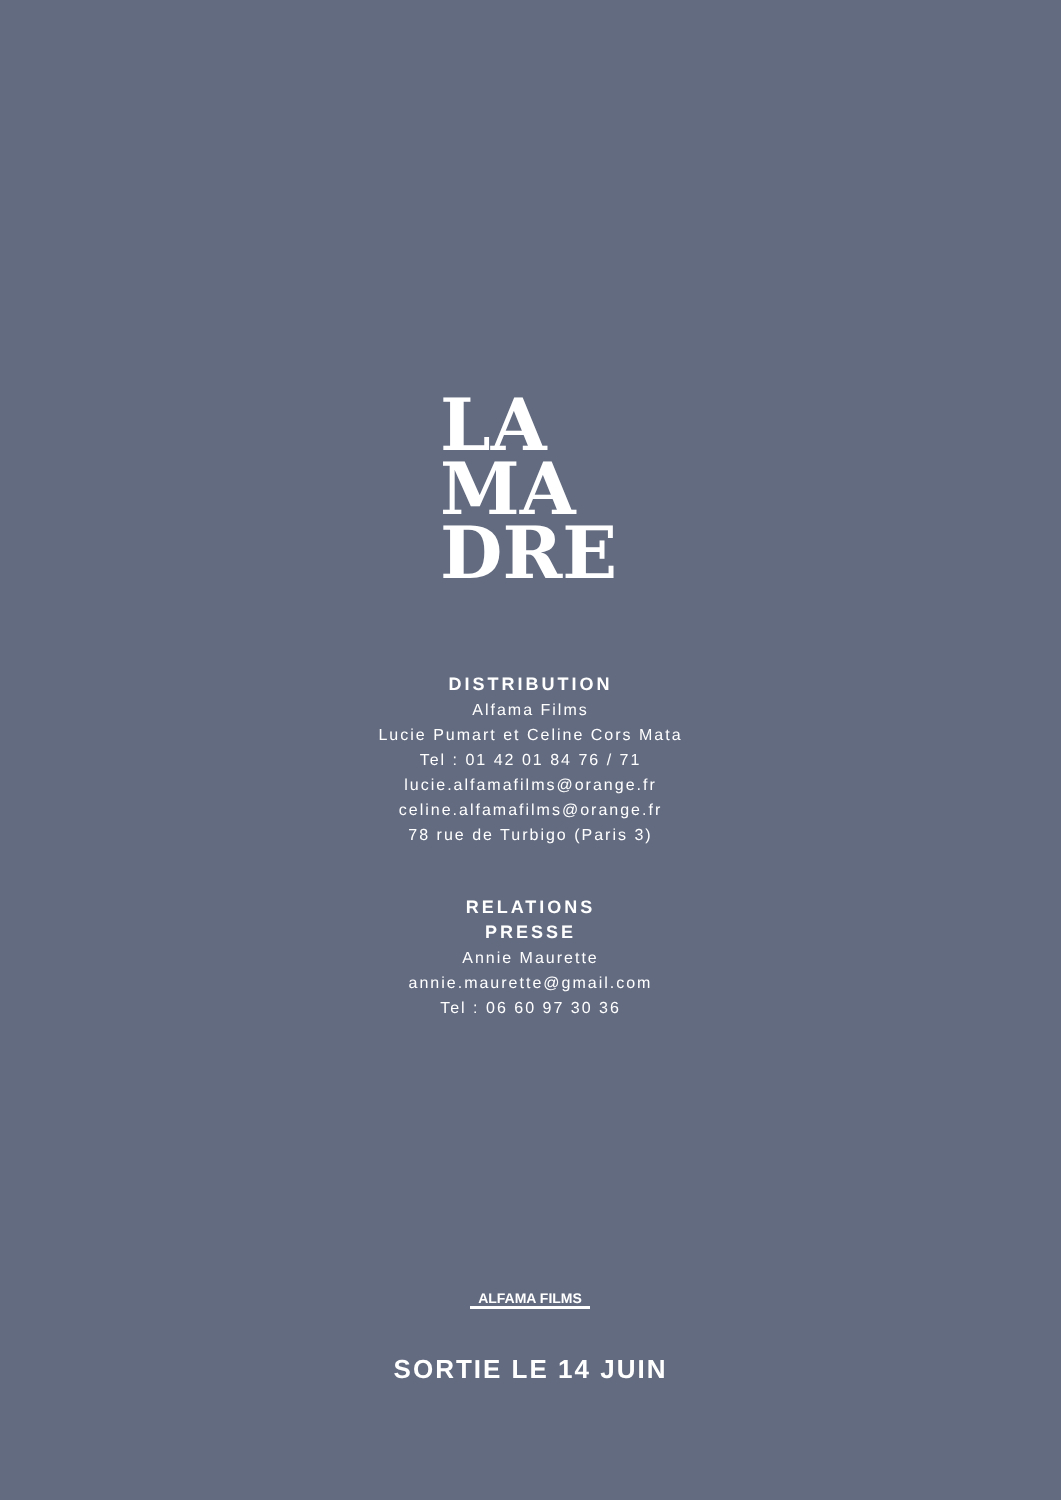LA
MA
DRE
DISTRIBUTION
Alfama Films
Lucie Pumart et Celine Cors Mata
Tel : 01 42 01 84 76 / 71
lucie.alfamafilms@orange.fr
celine.alfamafilms@orange.fr
78 rue de Turbigo (Paris 3)
RELATIONS
PRESSE
Annie Maurette
annie.maurette@gmail.com
Tel : 06 60 97 30 36
ALFAMA FILMS
SORTIE LE 14 JUIN